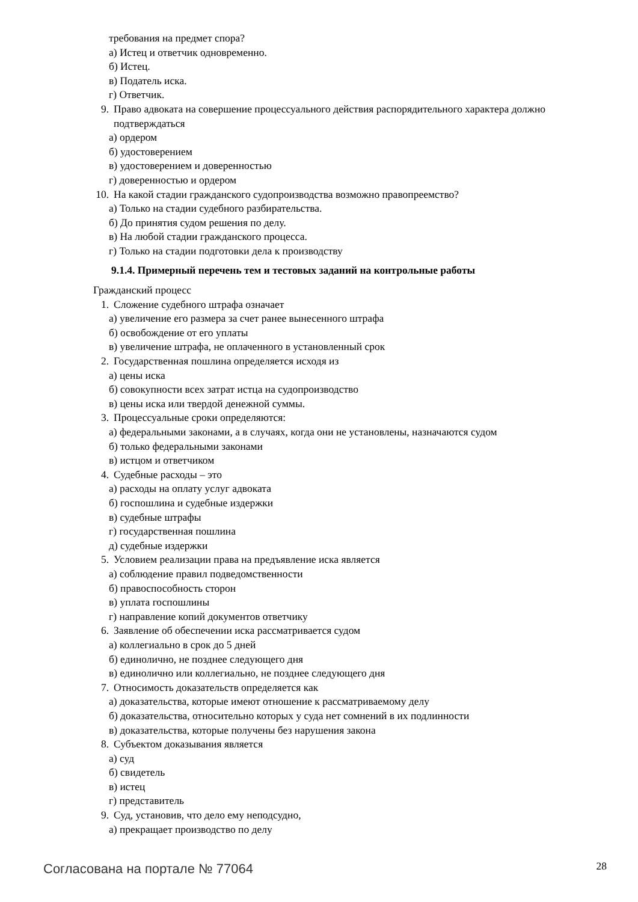требования на предмет спора?
а) Истец и ответчик одновременно.
б) Истец.
в) Податель иска.
г) Ответчик.
9. Право адвоката на совершение процессуального действия распорядительного характера должно подтверждаться
а) ордером
б) удостоверением
в) удостоверением и доверенностью
г) доверенностью и ордером
10. На какой стадии гражданского судопроизводства возможно правопреемство?
а) Только на стадии судебного разбирательства.
б) До принятия судом решения по делу.
в) На любой стадии гражданского процесса.
г) Только на стадии подготовки дела к производству
9.1.4. Примерный перечень тем и тестовых заданий на контрольные работы
Гражданский процесс
1. Сложение судебного штрафа означает
а) увеличение его размера за счет ранее вынесенного штрафа
б) освобождение от его уплаты
в) увеличение штрафа, не оплаченного в установленный срок
2. Государственная пошлина определяется исходя из
а) цены иска
б) совокупности всех затрат истца на судопроизводство
в) цены иска или твердой денежной суммы.
3. Процессуальные сроки определяются:
а) федеральными законами, а в случаях, когда они не установлены, назначаются судом
б) только федеральными законами
в) истцом и ответчиком
4. Судебные расходы – это
а) расходы на оплату услуг адвоката
б) госпошлина и судебные издержки
в) судебные штрафы
г) государственная пошлина
д) судебные издержки
5. Условием реализации права на предъявление иска является
а) соблюдение правил подведомственности
б) правоспособность сторон
в) уплата госпошлины
г) направление копий документов ответчику
6. Заявление об обеспечении иска рассматривается судом
а) коллегиально в срок до 5 дней
б) единолично, не позднее следующего дня
в) единолично или коллегиально, не позднее следующего дня
7. Относимость доказательств определяется как
а) доказательства, которые имеют отношение к рассматриваемому делу
б) доказательства, относительно которых у суда нет сомнений в их подлинности
в) доказательства, которые получены без нарушения закона
8. Субъектом доказывания является
а) суд
б) свидетель
в) истец
г) представитель
9. Суд, установив, что дело ему неподсудно,
а) прекращает производство по делу
Согласована на портале № 77064 28